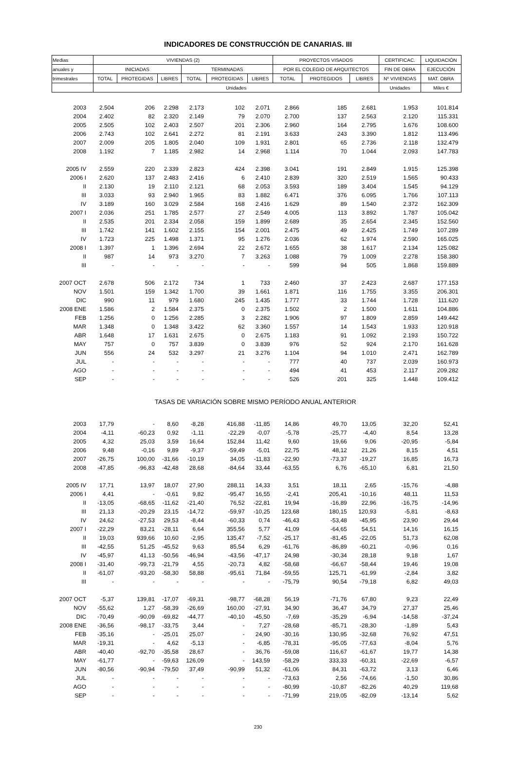INDICADORES DE CONSTRUCCIÓN DE CANARIAS. III
| Medias | VIVIENDAS (2) | | | | | | PROYECTOS VISADOS | | | CERTIFICAC. | LIQUIDACIÓN |
| --- | --- | --- | --- | --- | --- | --- | --- | --- | --- | --- | --- |
| anuales y | INICIADAS | | | TERMINADAS | | | POR EL COLEGIO DE ARQUITECTOS | | | FIN DE OBRA | EJECUCIÓN |
| trimestrales | TOTAL | PROTEGIDAS | LIBRES | TOTAL | PROTEGIDAS | LIBRES | TOTAL | PROTEGIDOS | LIBRES | Nº VIVIENDAS | MAT. OBRA |
| | Unidades | | | | | | | | | Unidades | Miles € |
| 2003 | 2.504 | 206 | 2.298 | 2.173 | 102 | 2.071 | 2.866 | 185 | 2.681 | 1.953 | 101.814 |
| 2004 | 2.402 | 82 | 2.320 | 2.149 | 79 | 2.070 | 2.700 | 137 | 2.563 | 2.120 | 115.331 |
| 2005 | 2.505 | 102 | 2.403 | 2.507 | 201 | 2.306 | 2.960 | 164 | 2.795 | 1.676 | 108.600 |
| 2006 | 2.743 | 102 | 2.641 | 2.272 | 81 | 2.191 | 3.633 | 243 | 3.390 | 1.812 | 113.496 |
| 2007 | 2.009 | 205 | 1.805 | 2.040 | 109 | 1.931 | 2.801 | 65 | 2.736 | 2.118 | 132.479 |
| 2008 | 1.192 | 7 | 1.185 | 2.982 | 14 | 2.968 | 1.114 | 70 | 1.044 | 2.093 | 147.783 |
| 2005 IV | 2.559 | 220 | 2.339 | 2.823 | 424 | 2.398 | 3.041 | 191 | 2.849 | 1.915 | 125.398 |
| 2006 I | 2.620 | 137 | 2.483 | 2.416 | 6 | 2.410 | 2.839 | 320 | 2.519 | 1.565 | 90.433 |
| II | 2.130 | 19 | 2.110 | 2.121 | 68 | 2.053 | 3.593 | 189 | 3.404 | 1.545 | 94.129 |
| III | 3.033 | 93 | 2.940 | 1.965 | 83 | 1.882 | 6.471 | 376 | 6.095 | 1.766 | 107.113 |
| IV | 3.189 | 160 | 3.029 | 2.584 | 168 | 2.416 | 1.629 | 89 | 1.540 | 2.372 | 162.309 |
| 2007 I | 2.036 | 251 | 1.785 | 2.577 | 27 | 2.549 | 4.005 | 113 | 3.892 | 1.787 | 105.042 |
| II | 2.535 | 201 | 2.334 | 2.058 | 159 | 1.899 | 2.689 | 35 | 2.654 | 2.345 | 152.560 |
| III | 1.742 | 141 | 1.602 | 2.155 | 154 | 2.001 | 2.475 | 49 | 2.425 | 1.749 | 107.289 |
| IV | 1.723 | 225 | 1.498 | 1.371 | 95 | 1.276 | 2.036 | 62 | 1.974 | 2.590 | 165.025 |
| 2008 I | 1.397 | 1 | 1.396 | 2.694 | 22 | 2.672 | 1.655 | 38 | 1.617 | 2.134 | 125.082 |
| II | 987 | 14 | 973 | 3.270 | 7 | 3.263 | 1.088 | 79 | 1.009 | 2.278 | 158.380 |
| III | - | - | - | - | - | - | 599 | 94 | 505 | 1.868 | 159.889 |
| 2007 OCT | 2.678 | 506 | 2.172 | 734 | 1 | 733 | 2.460 | 37 | 2.423 | 2.687 | 177.153 |
| NOV | 1.501 | 159 | 1.342 | 1.700 | 39 | 1.661 | 1.871 | 116 | 1.755 | 3.355 | 206.301 |
| DIC | 990 | 11 | 979 | 1.680 | 245 | 1.435 | 1.777 | 33 | 1.744 | 1.728 | 111.620 |
| 2008 ENE | 1.586 | 2 | 1.584 | 2.375 | 0 | 2.375 | 1.502 | 2 | 1.500 | 1.611 | 104.886 |
| FEB | 1.256 | 0 | 1.256 | 2.285 | 3 | 2.282 | 1.906 | 97 | 1.809 | 2.859 | 149.442 |
| MAR | 1.348 | 0 | 1.348 | 3.422 | 62 | 3.360 | 1.557 | 14 | 1.543 | 1.933 | 120.918 |
| ABR | 1.648 | 17 | 1.631 | 2.675 | 0 | 2.675 | 1.183 | 91 | 1.092 | 2.193 | 150.722 |
| MAY | 757 | 0 | 757 | 3.839 | 0 | 3.839 | 976 | 52 | 924 | 2.170 | 161.628 |
| JUN | 556 | 24 | 532 | 3.297 | 21 | 3.276 | 1.104 | 94 | 1.010 | 2.471 | 162.789 |
| JUL | - | - | - | - | - | - | 777 | 40 | 737 | 2.039 | 160.973 |
| AGO | - | - | - | - | - | - | 494 | 41 | 453 | 2.117 | 209.282 |
| SEP | - | - | - | - | - | - | 526 | 201 | 325 | 1.448 | 109.412 |
| | TASAS DE VARIACIÓN SOBRE MISMO PERÍODO ANUAL ANTERIOR | | | | | | | | | | |
| 2003 | 17,79 | - | 8,60 | -8,28 | 416,88 | -11,85 | 14,86 | 49,70 | 13,05 | 32,20 | 52,41 |
| 2004 | -4,11 | -60,23 | 0,92 | -1,11 | -22,29 | -0,07 | -5,78 | -25,77 | -4,40 | 8,54 | 13,28 |
| 2005 | 4,32 | 25,03 | 3,59 | 16,64 | 152,84 | 11,42 | 9,60 | 19,66 | 9,06 | -20,95 | -5,84 |
| 2006 | 9,48 | -0,16 | 9,89 | -9,37 | -59,49 | -5,01 | 22,75 | 48,12 | 21,26 | 8,15 | 4,51 |
| 2007 | -26,75 | 100,00 | -31,66 | -10,19 | 34,05 | -11,83 | -22,90 | -73,37 | -19,27 | 16,85 | 16,73 |
| 2008 | -47,85 | -96,83 | -42,48 | 28,68 | -84,64 | 33,44 | -63,55 | 6,76 | -65,10 | 6,81 | 21,50 |
| 2005 IV | 17,71 | 13,97 | 18,07 | 27,90 | 288,11 | 14,33 | 3,51 | 18,11 | 2,65 | -15,76 | -4,88 |
| 2006 I | 4,41 | - | -0,61 | 9,82 | -95,47 | 16,55 | -2,41 | 205,41 | -10,16 | 48,11 | 11,53 |
| II | -13,05 | -68,65 | -11,62 | -21,40 | 76,52 | -22,81 | 19,94 | -16,89 | 22,96 | -16,75 | -14,96 |
| III | 21,13 | -20,29 | 23,15 | -14,72 | -59,97 | -10,25 | 123,68 | 180,15 | 120,93 | -5,81 | -8,63 |
| IV | 24,62 | -27,53 | 29,53 | -8,44 | -60,33 | 0,74 | -46,43 | -53,48 | -45,95 | 23,90 | 29,44 |
| 2007 I | -22,29 | 83,21 | -28,11 | 6,64 | 355,56 | 5,77 | 41,09 | -64,65 | 54,51 | 14,16 | 16,15 |
| II | 19,03 | 939,66 | 10,60 | -2,95 | 135,47 | -7,52 | -25,17 | -81,45 | -22,05 | 51,73 | 62,08 |
| III | -42,55 | 51,25 | -45,52 | 9,63 | 85,54 | 6,29 | -61,76 | -86,89 | -60,21 | -0,96 | 0,16 |
| IV | -45,97 | 41,13 | -50,56 | -46,94 | -43,56 | -47,17 | 24,98 | -30,34 | 28,18 | 9,18 | 1,67 |
| 2008 I | -31,40 | -99,73 | -21,79 | 4,55 | -20,73 | 4,82 | -58,68 | -66,67 | -58,44 | 19,46 | 19,08 |
| II | -61,07 | -93,20 | -58,30 | 58,88 | -95,61 | 71,84 | -59,55 | 125,71 | -61,99 | -2,84 | 3,82 |
| III | - | - | - | - | - | - | -75,79 | 90,54 | -79,18 | 6,82 | 49,03 |
| 2007 OCT | -5,37 | 139,81 | -17,07 | -69,31 | -98,77 | -68,28 | 56,19 | -71,76 | 67,80 | 9,23 | 22,49 |
| NOV | -55,62 | 1,27 | -58,39 | -26,69 | 160,00 | -27,91 | 34,90 | 36,47 | 34,79 | 27,37 | 25,46 |
| DIC | -70,49 | -90,09 | -69,82 | -44,77 | -40,10 | -45,50 | -7,69 | -35,29 | -6,94 | -14,58 | -37,24 |
| 2008 ENE | -36,56 | -98,17 | -33,75 | 3,44 | - | 7,27 | -28,68 | -85,71 | -28,30 | -1,89 | 5,43 |
| FEB | -35,16 | - | -25,01 | 25,07 | - | 24,90 | -30,16 | 130,95 | -32,68 | 76,92 | 47,51 |
| MAR | -19,31 | - | 4,62 | -5,13 | - | -6,85 | -78,31 | -95,05 | -77,63 | -8,04 | 5,76 |
| ABR | -40,40 | -92,70 | -35,58 | 28,67 | - | 36,76 | -59,08 | 116,67 | -61,67 | 19,77 | 14,38 |
| MAY | -61,77 | - | -59,63 | 126,09 | - | 143,59 | -58,29 | 333,33 | -60,31 | -22,69 | -6,57 |
| JUN | -80,56 | -90,94 | -79,50 | 37,49 | -90,99 | 51,32 | -61,06 | 84,31 | -63,72 | 3,13 | 6,46 |
| JUL | - | - | - | - | - | - | -73,63 | 2,56 | -74,66 | -1,50 | 30,86 |
| AGO | - | - | - | - | - | - | -80,99 | -10,87 | -82,26 | 40,29 | 119,68 |
| SEP | - | - | - | - | - | - | -71,99 | 219,05 | -82,09 | -13,14 | 5,62 |
230